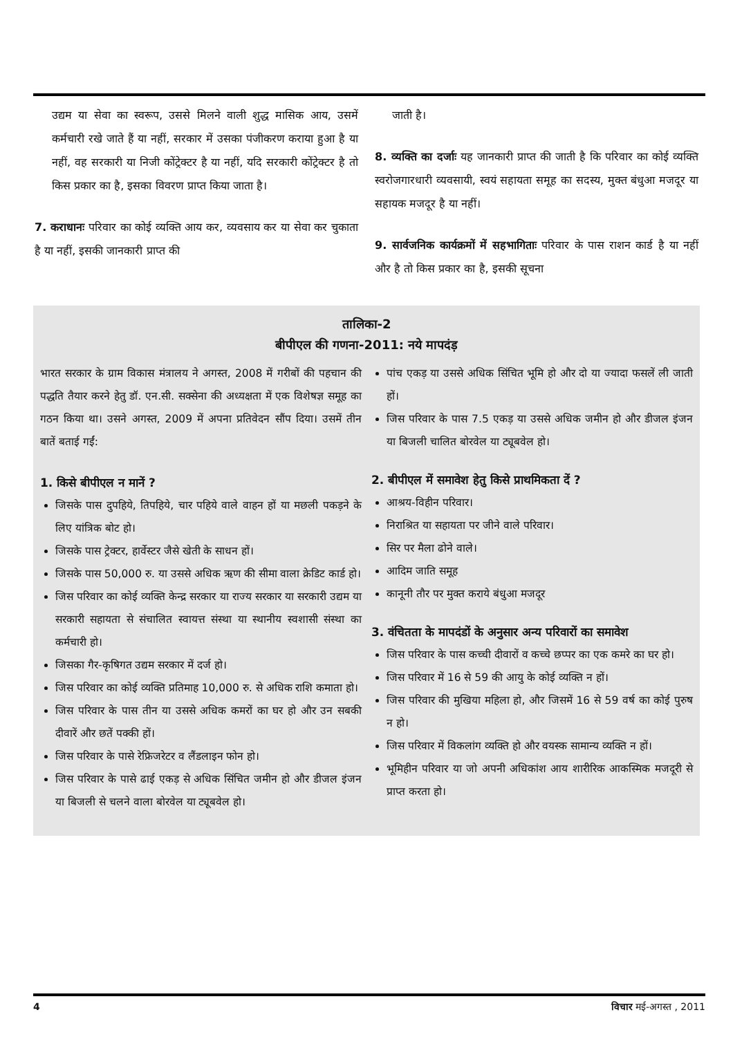उद्यम या सेवा का स्वरूप, उससे मिलने वाली शुद्ध मासिक आय, उसमें कर्मचारी रखे जाते हैं या नहीं, सरकार में उसका पंजीकरण कराया हुआ है या नहीं, वह सरकारी या निजी कोंट्रेक्टर है या नहीं, यदि सरकारी कोंट्रेक्टर है तो किस प्रकार का है, इसका विवरण प्राप्त किया जाता है।
7. कराधानः परिवार का कोई व्यक्ति आय कर, व्यवसाय कर या सेवा कर चुकाता है या नहीं, इसकी जानकारी प्राप्त की
जाती है।
8. व्यक्ति का दर्जाः यह जानकारी प्राप्त की जाती है कि परिवार का कोई व्यक्ति स्वरोजगारधारी व्यवसायी, स्वयं सहायता समूह का सदस्य, मुक्त बंधुआ मजदूर या सहायक मजदूर है या नहीं।
9. सार्वजनिक कार्यक्रमों में सहभागिताः परिवार के पास राशन कार्ड है या नहीं और है तो किस प्रकार का है, इसकी सूचना
तालिका-2
बीपीएल की गणना-2011: नये मापदंड़
भारत सरकार के ग्राम विकास मंत्रालय ने अगस्त, 2008 में गरीबों की पहचान की पद्धति तैयार करने हेतु डॉ. एन.सी. सक्सेना की अध्यक्षता में एक विशेषज्ञ समूह का गठन किया था। उसने अगस्त, 2009 में अपना प्रतिवेदन सौंप दिया। उसमें तीन बातें बताई गईं:
1. किसे बीपीएल न मानें ?
जिसके पास दुपहिये, तिपहिये, चार पहिये वाले वाहन हों या मछली पकड़ने के लिए यांत्रिक बोट हो।
जिसके पास ट्रेक्टर, हार्वेस्टर जैसे खेती के साधन हों।
जिसके पास 50,000 रु. या उससे अधिक ऋण की सीमा वाला क्रेडिट कार्ड हो।
जिस परिवार का कोई व्यक्ति केन्द्र सरकार या राज्य सरकार या सरकारी उद्यम या सरकारी सहायता से संचालित स्वायत्त संस्था या स्थानीय स्वशासी संस्था का कर्मचारी हो।
जिसका गैर-कृषिगत उद्यम सरकार में दर्ज हो।
जिस परिवार का कोई व्यक्ति प्रतिमाह 10,000 रु. से अधिक राशि कमाता हो।
जिस परिवार के पास तीन या उससे अधिक कमरों का घर हो और उन सबकी दीवारें और छतें पक्की हों।
जिस परिवार के पासे रेफ्रिजरेटर व लैंडलाइन फोन हो।
जिस परिवार के पासे ढाई एकड़ से अधिक सिंचित जमीन हो और डीजल इंजन या बिजली से चलने वाला बोरवेल या ट्यूबवेल हो।
पांच एकड़ या उससे अधिक सिंचित भूमि हो और दो या ज्यादा फसलें ली जाती हों।
जिस परिवार के पास 7.5 एकड़ या उससे अधिक जमीन हो और डीजल इंजन या बिजली चालित बोरवेल या ट्यूबवेल हो।
2. बीपीएल में समावेश हेतु किसे प्राथमिकता दें ?
आश्रय-विहीन परिवार।
निराश्रित या सहायता पर जीने वाले परिवार।
सिर पर मैला ढोने वाले।
आदिम जाति समूह
कानूनी तौर पर मुक्त कराये बंधुआ मजदूर
3. वंचितता के मापदंडों के अनुसार अन्य परिवारों का समावेश
जिस परिवार के पास कच्ची दीवारों व कच्चे छप्पर का एक कमरे का घर हो।
जिस परिवार में 16 से 59 की आयु के कोई व्यक्ति न हों।
जिस परिवार की मुखिया महिला हो, और जिसमें 16 से 59 वर्ष का कोई पुरुष न हो।
जिस परिवार में विकलांग व्यक्ति हो और वयस्क सामान्य व्यक्ति न हों।
भूमिहीन परिवार या जो अपनी अधिकांश आय शारीरिक आकस्मिक मजदूरी से प्राप्त करता हो।
4 विचार मई-अगस्त , 2011